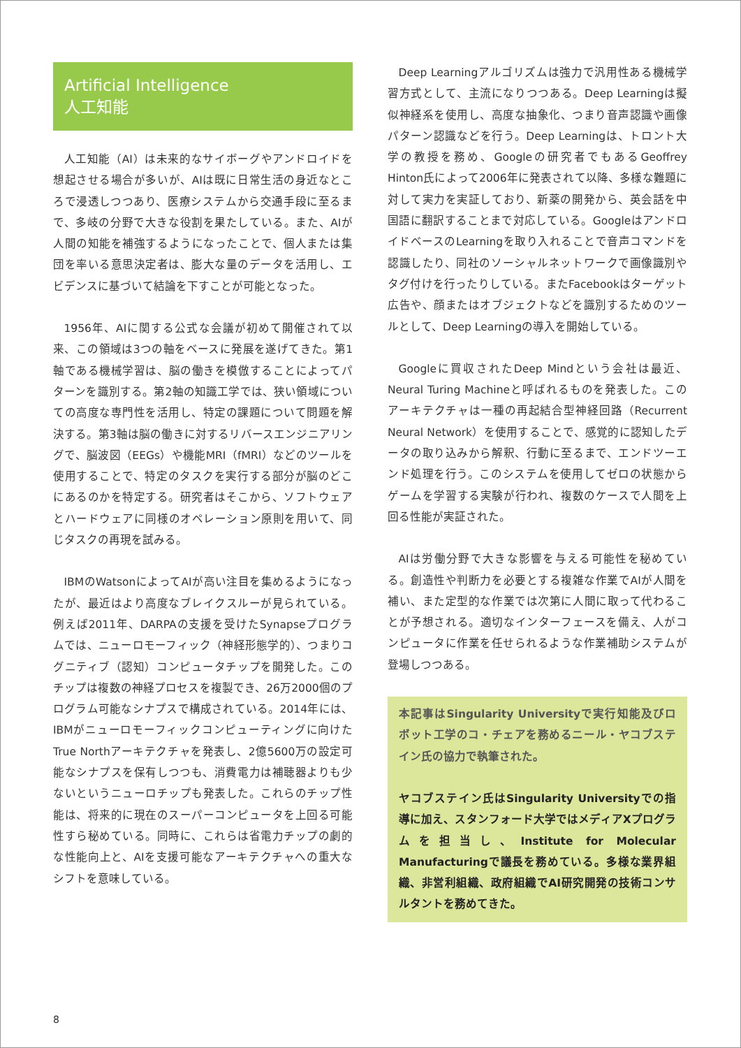Artificial Intelligence
人工知能
人工知能（AI）は未来的なサイボーグやアンドロイドを想起させる場合が多いが、AIは既に日常生活の身近なところで浸透しつつあり、医療システムから交通手段に至るまで、多岐の分野で大きな役割を果たしている。また、AIが人間の知能を補強するようになったことで、個人または集団を率いる意思決定者は、膨大な量のデータを活用し、エビデンスに基づいて結論を下すことが可能となった。
1956年、AIに関する公式な会議が初めて開催されて以来、この領域は3つの軸をベースに発展を遂げてきた。第1軸である機械学習は、脳の働きを模倣することによってパターンを識別する。第2軸の知識工学では、狭い領域についての高度な専門性を活用し、特定の課題について問題を解決する。第3軸は脳の働きに対するリバースエンジニアリングで、脳波図（EEGs）や機能MRI（fMRI）などのツールを使用することで、特定のタスクを実行する部分が脳のどこにあるのかを特定する。研究者はそこから、ソフトウェアとハードウェアに同様のオペレーション原則を用いて、同じタスクの再現を試みる。
IBMのWatsonによってAIが高い注目を集めるようになったが、最近はより高度なブレイクスルーが見られている。例えば2011年、DARPAの支援を受けたSynapseプログラムでは、ニューロモーフィック（神経形態学的）、つまりコグニティブ（認知）コンピュータチップを開発した。このチップは複数の神経プロセスを複製でき、26万2000個のプログラム可能なシナプスで構成されている。2014年には、IBMがニューロモーフィックコンピューティングに向けたTrue Northアーキテクチャを発表し、2億5600万の設定可能なシナプスを保有しつつも、消費電力は補聴器よりも少ないというニューロチップも発表した。これらのチップ性能は、将来的に現在のスーパーコンピュータを上回る可能性すら秘めている。同時に、これらは省電力チップの劇的な性能向上と、AIを支援可能なアーキテクチャへの重大なシフトを意味している。
Deep Learningアルゴリズムは強力で汎用性ある機械学習方式として、主流になりつつある。Deep Learningは擬似神経系を使用し、高度な抽象化、つまり音声認識や画像パターン認識などを行う。Deep Learningは、トロント大学の教授を務め、Googleの研究者でもあるGeoffrey Hinton氏によって2006年に発表されて以降、多様な難題に対して実力を実証しており、新薬の開発から、英会話を中国語に翻訳することまで対応している。GoogleはアンドロイドベースのLearningを取り入れることで音声コマンドを認識したり、同社のソーシャルネットワークで画像識別やタグ付けを行ったりしている。またFacebookはターゲット広告や、顔またはオブジェクトなどを識別するためのツールとして、Deep Learningの導入を開始している。
Googleに買収されたDeep Mindという会社は最近、Neural Turing Machineと呼ばれるものを発表した。このアーキテクチャは一種の再起結合型神経回路（Recurrent Neural Network）を使用することで、感覚的に認知したデータの取り込みから解釈、行動に至るまで、エンドツーエンド処理を行う。このシステムを使用してゼロの状態からゲームを学習する実験が行われ、複数のケースで人間を上回る性能が実証された。
AIは労働分野で大きな影響を与える可能性を秘めている。創造性や判断力を必要とする複雑な作業でAIが人間を補い、また定型的な作業では次第に人間に取って代わることが予想される。適切なインターフェースを備え、人がコンピュータに作業を任せられるような作業補助システムが登場しつつある。
本記事はSingularity Universityで実行知能及びロボット工学のコ・チェアを務めるニール・ヤコブステイン氏の協力で執筆された。
ヤコブステイン氏はSingularity Universityでの指導に加え、スタンフォード大学ではメディアXプログラムを担当し、Institute for Molecular Manufacturingで議長を務めている。多様な業界組織、非営利組織、政府組織でAI研究開発の技術コンサルタントを務めてきた。
8